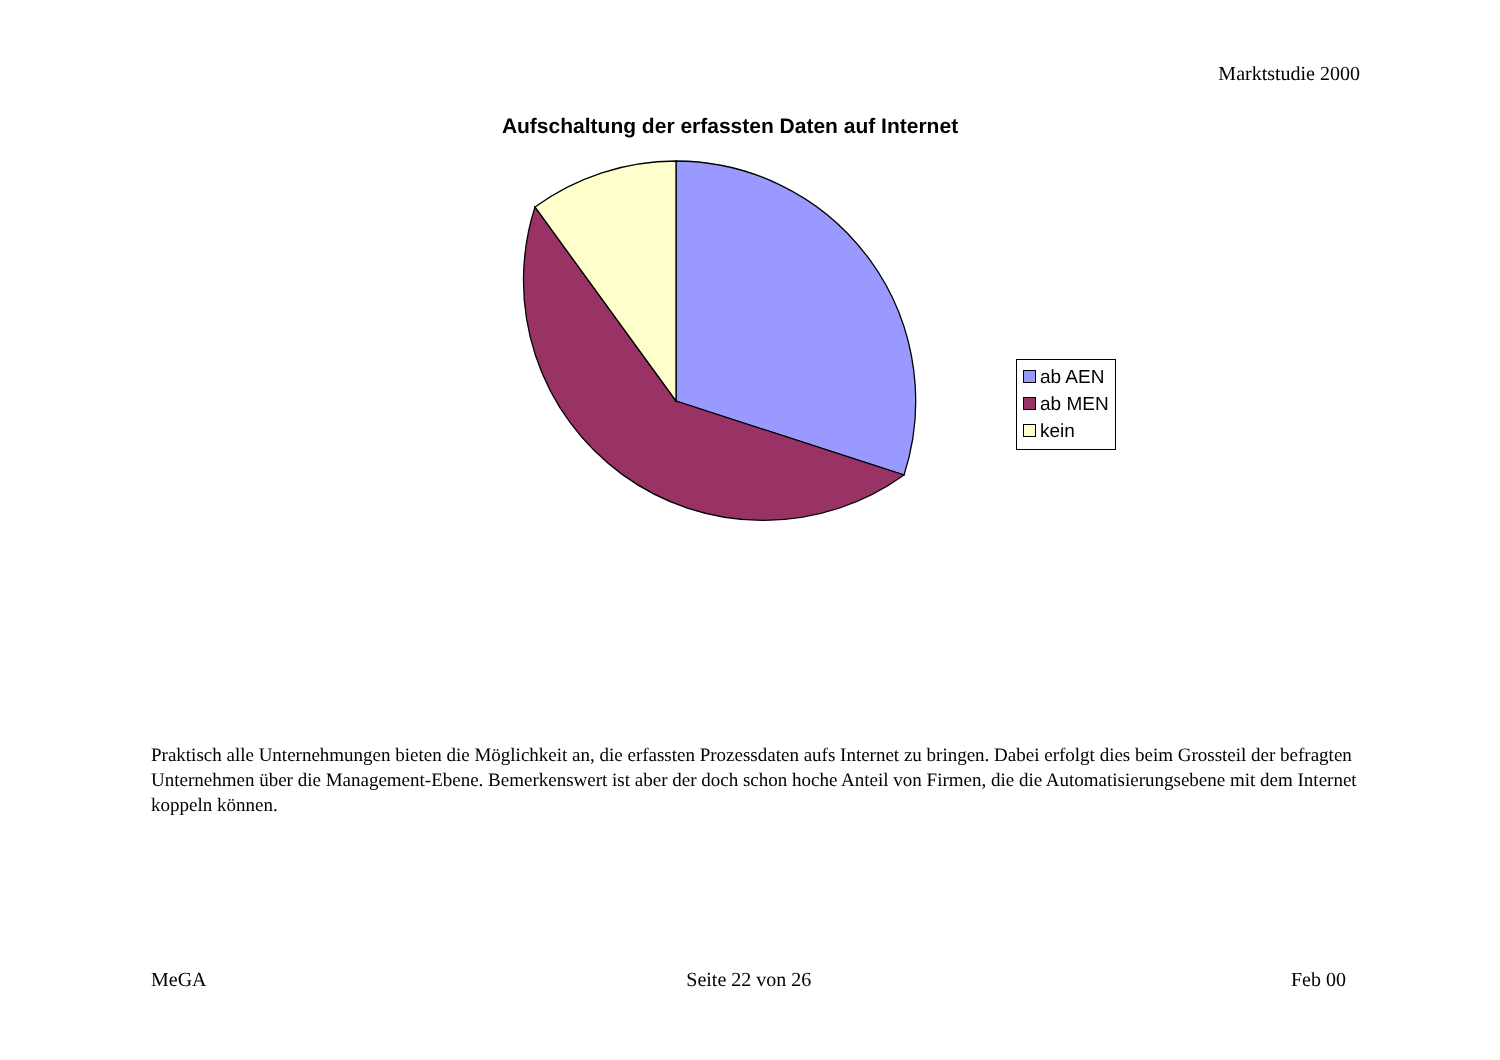Marktstudie 2000
Aufschaltung der erfassten Daten auf Internet
ab AEN
ab MEN
kein
Praktisch alle Unternehmungen bieten die Möglichkeit an, die erfassten Prozessdaten aufs Internet zu bringen. Dabei erfolgt dies beim Grossteil der befragten Unternehmen über die Management-Ebene. Bemerkenswert ist aber der doch schon hoche Anteil von Firmen, die die Automatisierungsebene mit dem Internet koppeln können.
MeGA Seite 22 von 26 Feb 00